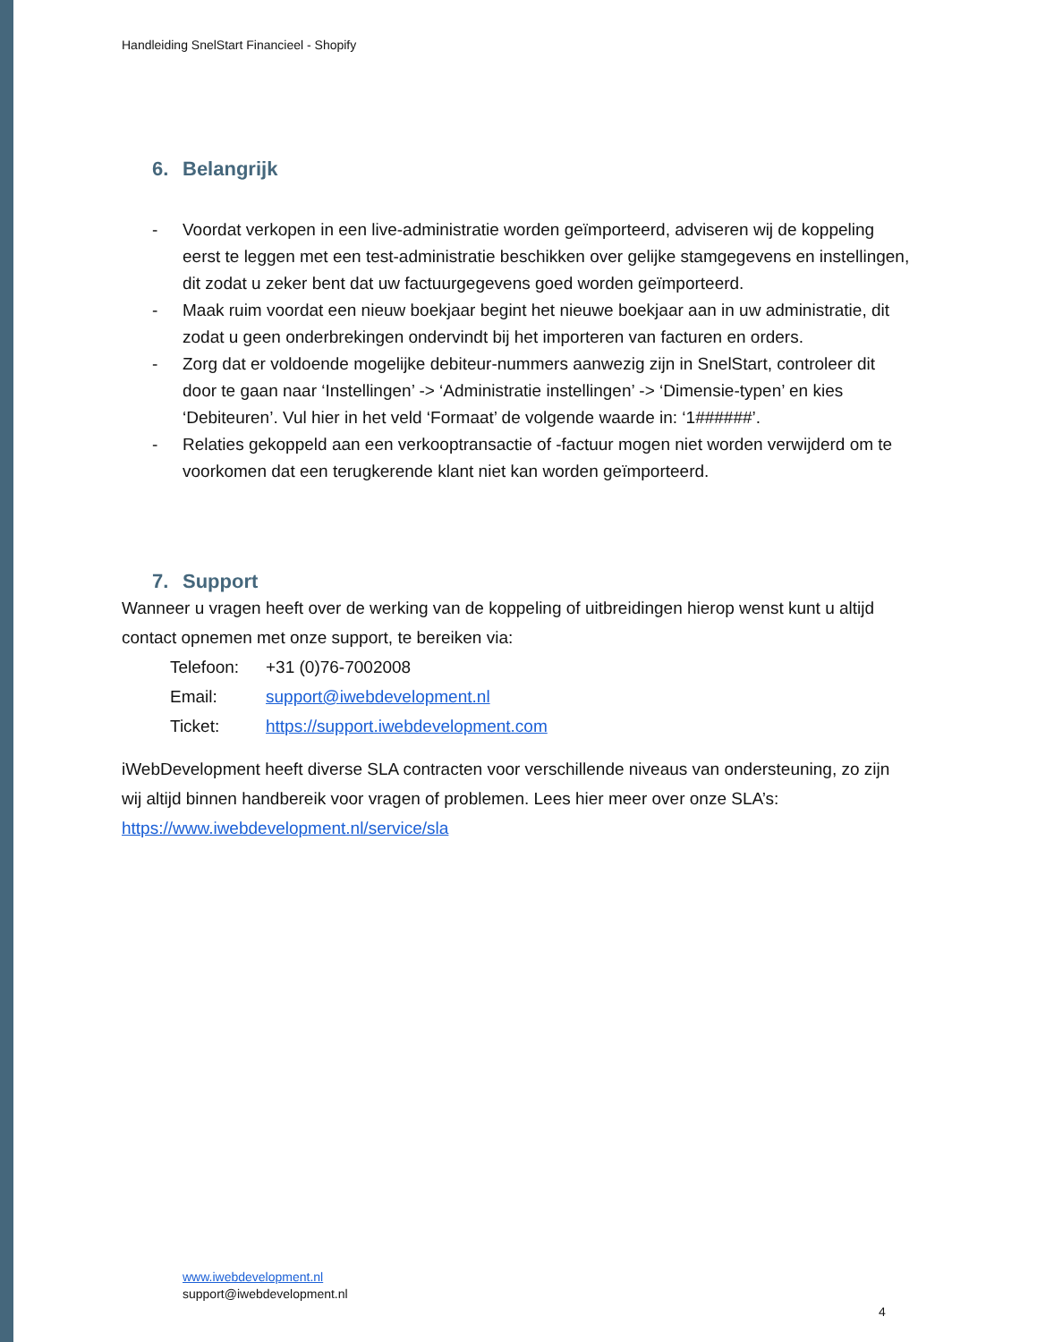Handleiding SnelStart Financieel - Shopify
6. Belangrijk
- Voordat verkopen in een live-administratie worden geïmporteerd, adviseren wij de koppeling eerst te leggen met een test-administratie beschikken over gelijke stamgegevens en instellingen, dit zodat u zeker bent dat uw factuurgegevens goed worden geïmporteerd.
- Maak ruim voordat een nieuw boekjaar begint het nieuwe boekjaar aan in uw administratie, dit zodat u geen onderbrekingen ondervindt bij het importeren van facturen en orders.
- Zorg dat er voldoende mogelijke debiteur-nummers aanwezig zijn in SnelStart, controleer dit door te gaan naar ‘Instellingen’ -> ‘Administratie instellingen’ -> ‘Dimensie-typen’ en kies ‘Debiteuren’. Vul hier in het veld ‘Formaat’ de volgende waarde in: ‘1######’.
- Relaties gekoppeld aan een verkooptransactie of -factuur mogen niet worden verwijderd om te voorkomen dat een terugkerende klant niet kan worden geïmporteerd.
7. Support
Wanneer u vragen heeft over de werking van de koppeling of uitbreidingen hierop wenst kunt u altijd contact opnemen met onze support, te bereiken via:
Telefoon: +31 (0)76-7002008
Email: support@iwebdevelopment.nl
Ticket: https://support.iwebdevelopment.com
iWebDevelopment heeft diverse SLA contracten voor verschillende niveaus van ondersteuning, zo zijn wij altijd binnen handbereik voor vragen of problemen. Lees hier meer over onze SLA’s: https://www.iwebdevelopment.nl/service/sla
www.iwebdevelopment.nl
support@iwebdevelopment.nl
4